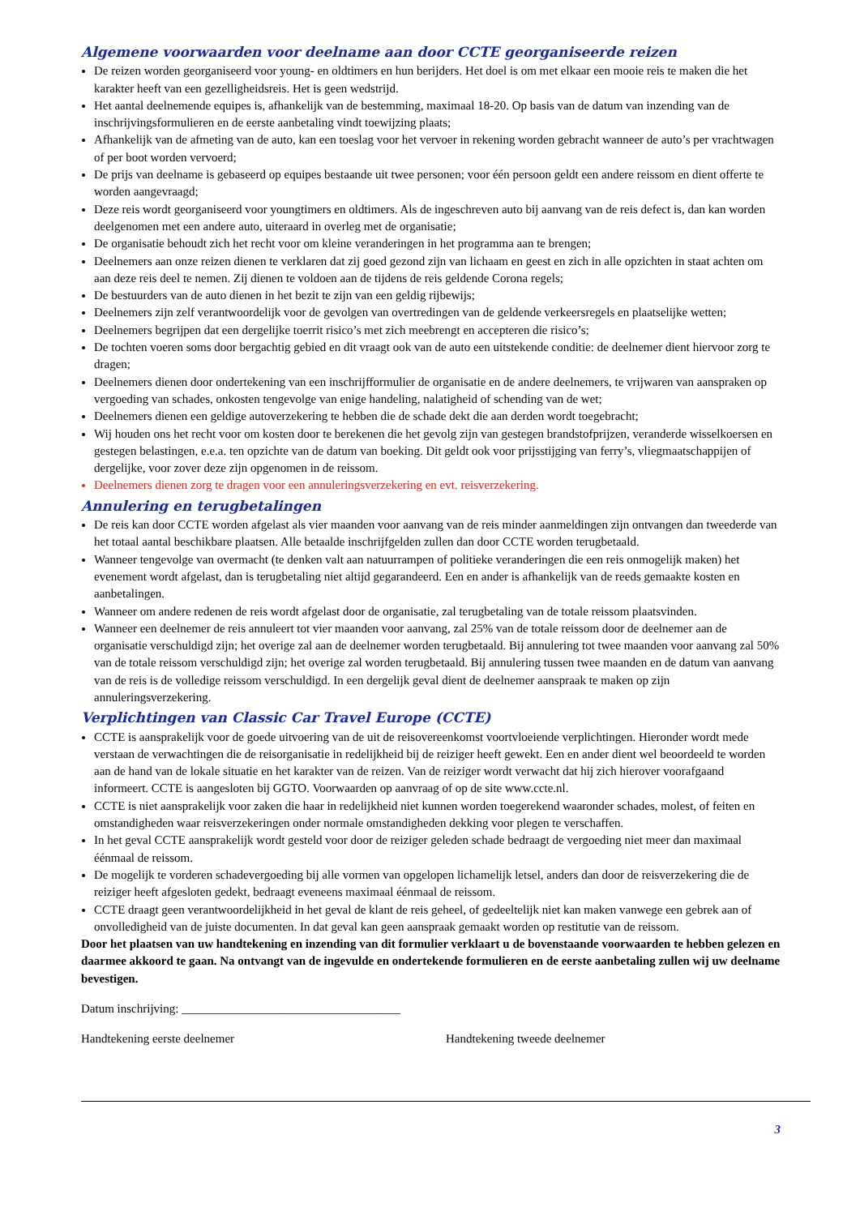Algemene voorwaarden voor deelname aan door CCTE georganiseerde reizen
De reizen worden georganiseerd voor young- en oldtimers en hun berijders. Het doel is om met elkaar een mooie reis te maken die het karakter heeft van een gezelligheidsreis. Het is geen wedstrijd.
Het aantal deelnemende equipes is, afhankelijk van de bestemming, maximaal 18-20. Op basis van de datum van inzending van de inschrijvingsformulieren en de eerste aanbetaling vindt toewijzing plaats;
Afhankelijk van de afmeting van de auto, kan een toeslag voor het vervoer in rekening worden gebracht wanneer de auto’s per vrachtwagen of per boot worden vervoerd;
De prijs van deelname is gebaseerd op equipes bestaande uit twee personen; voor één persoon geldt een andere reissom en dient offerte te worden aangevraagd;
Deze reis wordt georganiseerd voor youngtimers en oldtimers. Als de ingeschreven auto bij aanvang van de reis defect is, dan kan worden deelgenomen met een andere auto, uiteraard in overleg met de organisatie;
De organisatie behoudt zich het recht voor om kleine veranderingen in het programma aan te brengen;
Deelnemers aan onze reizen dienen te verklaren dat zij goed gezond zijn van lichaam en geest en zich in alle opzichten in staat achten om aan deze reis deel te nemen. Zij dienen te voldoen aan de tijdens de reis geldende Corona regels;
De bestuurders van de auto dienen in het bezit te zijn van een geldig rijbewijs;
Deelnemers zijn zelf verantwoordelijk voor de gevolgen van overtredingen van de geldende verkeersregels en plaatselijke wetten;
Deelnemers begrijpen dat een dergelijke toerrit risico’s met zich meebrengt en accepteren die risico’s;
De tochten voeren soms door bergachtig gebied en dit vraagt ook van de auto een uitstekende conditie: de deelnemer dient hiervoor zorg te dragen;
Deelnemers dienen door ondertekening van een inschrijfformulier de organisatie en de andere deelnemers, te vrijwaren van aanspraken op vergoeding van schades, onkosten tengevolge van enige handeling, nalatigheid of schending van de wet;
Deelnemers dienen een geldige autoverzekering te hebben die de schade dekt die aan derden wordt toegebracht;
Wij houden ons het recht voor om kosten door te berekenen die het gevolg zijn van gestegen brandstofprijzen, veranderde wisselkoersen en gestegen belastingen, e.e.a. ten opzichte van de datum van boeking. Dit geldt ook voor prijsstijging van ferry’s, vliegmaatschappijen of dergelijke, voor zover deze zijn opgenomen in de reissom.
Deelnemers dienen zorg te dragen voor een annuleringsverzekering en evt. reisverzekering.
Annulering en terugbetalingen
De reis kan door CCTE worden afgelast als vier maanden voor aanvang van de reis minder aanmeldingen zijn ontvangen dan tweederde van het totaal aantal beschikbare plaatsen. Alle betaalde inschrijfgelden zullen dan door CCTE worden terugbetaald.
Wanneer tengevolge van overmacht (te denken valt aan natuurrampen of politieke veranderingen die een reis onmogelijk maken) het evenement wordt afgelast, dan is terugbetaling niet altijd gegarandeerd. Een en ander is afhankelijk van de reeds gemaakte kosten en aanbetalingen.
Wanneer om andere redenen de reis wordt afgelast door de organisatie, zal terugbetaling van de totale reissom plaatsvinden.
Wanneer een deelnemer de reis annuleert tot vier maanden voor aanvang, zal 25% van de totale reissom door de deelnemer aan de organisatie verschuldigd zijn; het overige zal aan de deelnemer worden terugbetaald. Bij annulering tot twee maanden voor aanvang zal 50% van de totale reissom verschuldigd zijn; het overige zal worden terugbetaald. Bij annulering tussen twee maanden en de datum van aanvang van de reis is de volledige reissom verschuldigd. In een dergelijk geval dient de deelnemer aanspraak te maken op zijn annuleringsverzekering.
Verplichtingen van Classic Car Travel Europe (CCTE)
CCTE is aansprakelijk voor de goede uitvoering van de uit de reisovereenkomst voortvloeiende verplichtingen. Hieronder wordt mede verstaan de verwachtingen die de reisorganisatie in redelijkheid bij de reiziger heeft gewekt. Een en ander dient wel beoordeeld te worden aan de hand van de lokale situatie en het karakter van de reizen. Van de reiziger wordt verwacht dat hij zich hierover voorafgaand informeert. CCTE is aangesloten bij GGTO. Voorwaarden op aanvraag of op de site www.ccte.nl.
CCTE is niet aansprakelijk voor zaken die haar in redelijkheid niet kunnen worden toegerekend waaronder schades, molest, of feiten en omstandigheden waar reisverzekeringen onder normale omstandigheden dekking voor plegen te verschaffen.
In het geval CCTE aansprakelijk wordt gesteld voor door de reiziger geleden schade bedraagt de vergoeding niet meer dan maximaal éénmaal de reissom.
De mogelijk te vorderen schadevergoeding bij alle vormen van opgelopen lichamelijk letsel, anders dan door de reisverzekering die de reiziger heeft afgesloten gedekt, bedraagt eveneens maximaal éénmaal de reissom.
CCTE draagt geen verantwoordelijkheid in het geval de klant de reis geheel, of gedeeltelijk niet kan maken vanwege een gebrek aan of onvolledigheid van de juiste documenten. In dat geval kan geen aanspraak gemaakt worden op restitutie van de reissom.
Door het plaatsen van uw handtekening en inzending van dit formulier verklaart u de bovenstaande voorwaarden te hebben gelezen en daarmee akkoord te gaan. Na ontvangt van de ingevulde en ondertekende formulieren en de eerste aanbetaling zullen wij uw deelname bevestigen.
Datum inschrijving: ____________________________________
Handtekening eerste deelnemer Handtekening tweede deelnemer
3